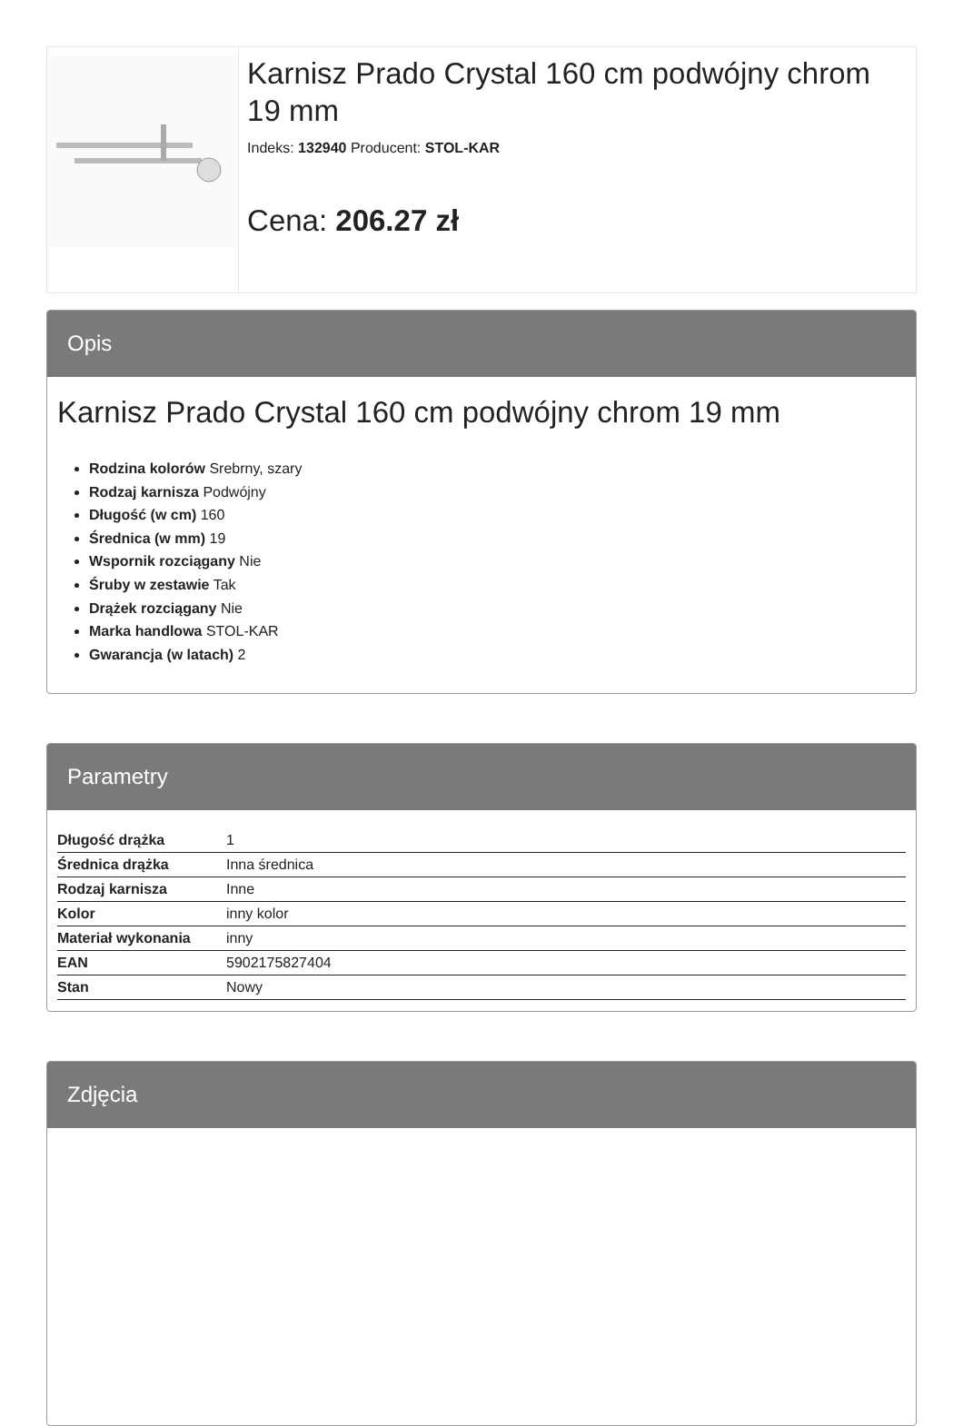Karnisz Prado Crystal 160 cm podwójny chrom 19 mm
Indeks: 132940 Producent: STOL-KAR
Cena: 206.27 zł
Opis
Karnisz Prado Crystal 160 cm podwójny chrom 19 mm
Rodzina kolorów Srebrny, szary
Rodzaj karnisza Podwójny
Długość (w cm) 160
Średnica (w mm) 19
Wspornik rozciągany Nie
Śruby w zestawie Tak
Drążek rozciągany Nie
Marka handlowa STOL-KAR
Gwarancja (w latach) 2
Parametry
| Długość drążka | 1 |
| Średnica drążka | Inna średnica |
| Rodzaj karnisza | Inne |
| Kolor | inny kolor |
| Materiał wykonania | inny |
| EAN | 5902175827404 |
| Stan | Nowy |
Zdjęcia